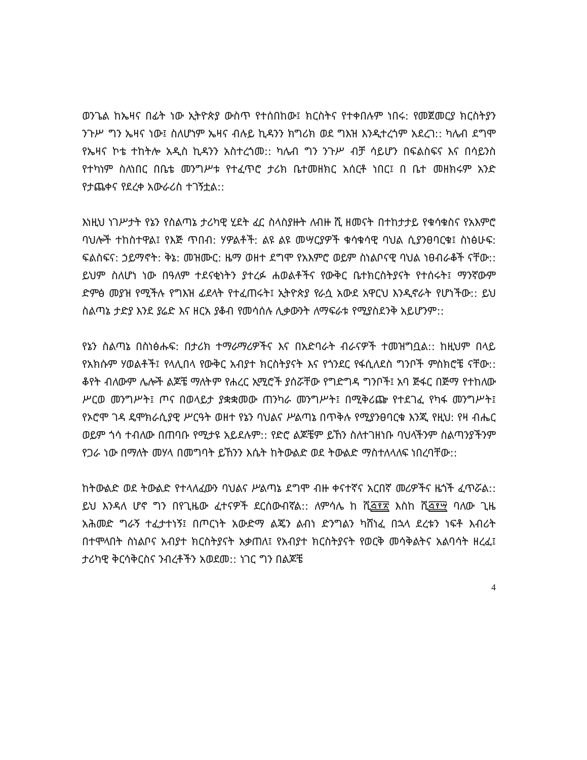ወንጌል ከኤዛና በፊት ነው ኢትዮጵያ ውስጥ የተሰበከው፤ ክርስትና የተቀበሉም ነበሩ: የመጀመርያ ክርስትያን ንጉሥ ግን ኤዛና ነው፤ ስለሆነም ኤዛና ብሉይ ኪዳንን ክግሪክ ወደ ግእዝ እንዲተረጎም አደረገ:: ካሌብ ደግሞ የኤዛና ኮቴ ተከትሎ አዲስ ኪዳንን አስተረጎመ:: ካሌብ ግን ንጉሥ ብቻ ሳይሆን በፍልስፍና እና በሳይንስ የተካነም ስለነበር በቤቴ መንግሥቱ የተፈጥሮ ታሪክ ቤተመዘክር አሰርቶ ነበር፤ በ ቤተ መዘክሩም አንድ የታጨቀና የደረቀ አውራሪስ ተገኝቷል::
እነዚህ ነገሥታት የኔን የስልጣኔ ታሪካዊ ሂደት ፈር ስላስያዙት ለብዙ ሺ ዘመናት በተከታታይ የቁሳቁስና የአእምሮ ባህሎች ተከስተዋል፤ የእጅ ጥበብ: ሃዎልቶች: ልዩ ልዩ መሣርያዎች ቁሳቁሳዊ ባህል ሲያንፀባርቁ፤ ስነፅሁፍ: ፍልስፍና: ኃይማኖት: ቅኔ: መዝሙር: ዜማ ወዘተ ደግሞ የአእምሮ ወይም ስነልቦናዊ ባህል ነፀብራቆች ናቸው:: ይህም ስለሆነ ነው በዓለም ተደናቂነትን ያተረፉ ሐወልቶችና የውቅር ቤተክርስትያናት የተሰሩት፤ ማንኛውም ድምፅ መያዝ የሚችሉ የግእዝ ፊደላት የተፈጠሩት፤ ኢትዮጵያ የራሷ አውደ አዋርህ እንዲኖራት የሆነችው:: ይህ ስልጣኔ ታድያ እንደ ያሬድ እና ዘርአ ያቆብ የመሳሰሉ ሊቃውንት ለማፍራቱ የሚያስደንቅ አይሆንም::
የኔን ስልጣኔ በስነፅሑፍ: በታሪክ ተማራማሪዎችና እና በአድባራት ብራናዎች ተመዝግቧል:: ከዚህም በላይ የአክሱም ሃወልቶች፤ የላሊበላ የውቅር አብያተ ክርስትያናት እና የጎንደር የፋሲለደስ ግንቦች ምስክሮቼ ናቸው:: ቆየት ብለውም ሌሎች ልጆቼ ማለትም የሐረር ኢሚሮች ያሰሯቸው የግድግዳ ግንቦች፤ አባ ጅፋር በጅማ የተከለው ሥርወ መንግሥት፤ ጦና በወላይታ ያቋቋመው ጠንካራ መንግሥት፤ በሚቅሪጬ የተደገፈ የካፋ መንግሥት፤ የኦሮሞ ገዳ ዴሞክራሲያዊ ሥርዓት ወዘተ የኔን ባህልና ሥልጣኔ በጥቅሉ የሚያንፀባርቁ እንጂ የዚህ: የዛ ብሔር ወይም ጎሳ ተብለው በጠባቡ የሚታዩ አይደሉም:: የድሮ ልጆቼም ይኸን ስለተገዘነቡ ባህላችንም ስልጣንያችንም የጋራ ነው በማለት መሃላ በመግባት ይኸንን እሴት ከትውልድ ወደ ትውልድ ማስተለላለፍ ነበረባቸው::
ከትውልድ ወደ ትውልድ የተላለፈውን ባህልና ሥልጣኔ ደግሞ ብዙ ቀናተኛና አርበኛ መሪዎችና ዜጎች ፈጥሯል:: ይህ እንዳለ ሆኖ ግን በየጊዜው ፈተናዎች ደርሰውብኛል:: ለምሳሌ ከ ሺ፭፻፳ እስከ ሺ፭፻፵ ባለው ጊዜ አሕመድ ግራኝ ተፈታተነኝ፤ በጦርነት አውድማ ልጄን ልብነ ድንግልን ካሸነፈ በኋላ ደረቱን ነፍቶ እብሪት በተሞላበት ስነልቦና አብያተ ክርስትያናት አቃጠለ፤ የአብያተ ክርስትያናት የወርቅ መሳቅልትና አልባሳት ዘረፈ፤ ታሪካዊ ቅርሳቅርስና ንብረቶችን አወደመ:: ነገር ግን በልጆቼ
4